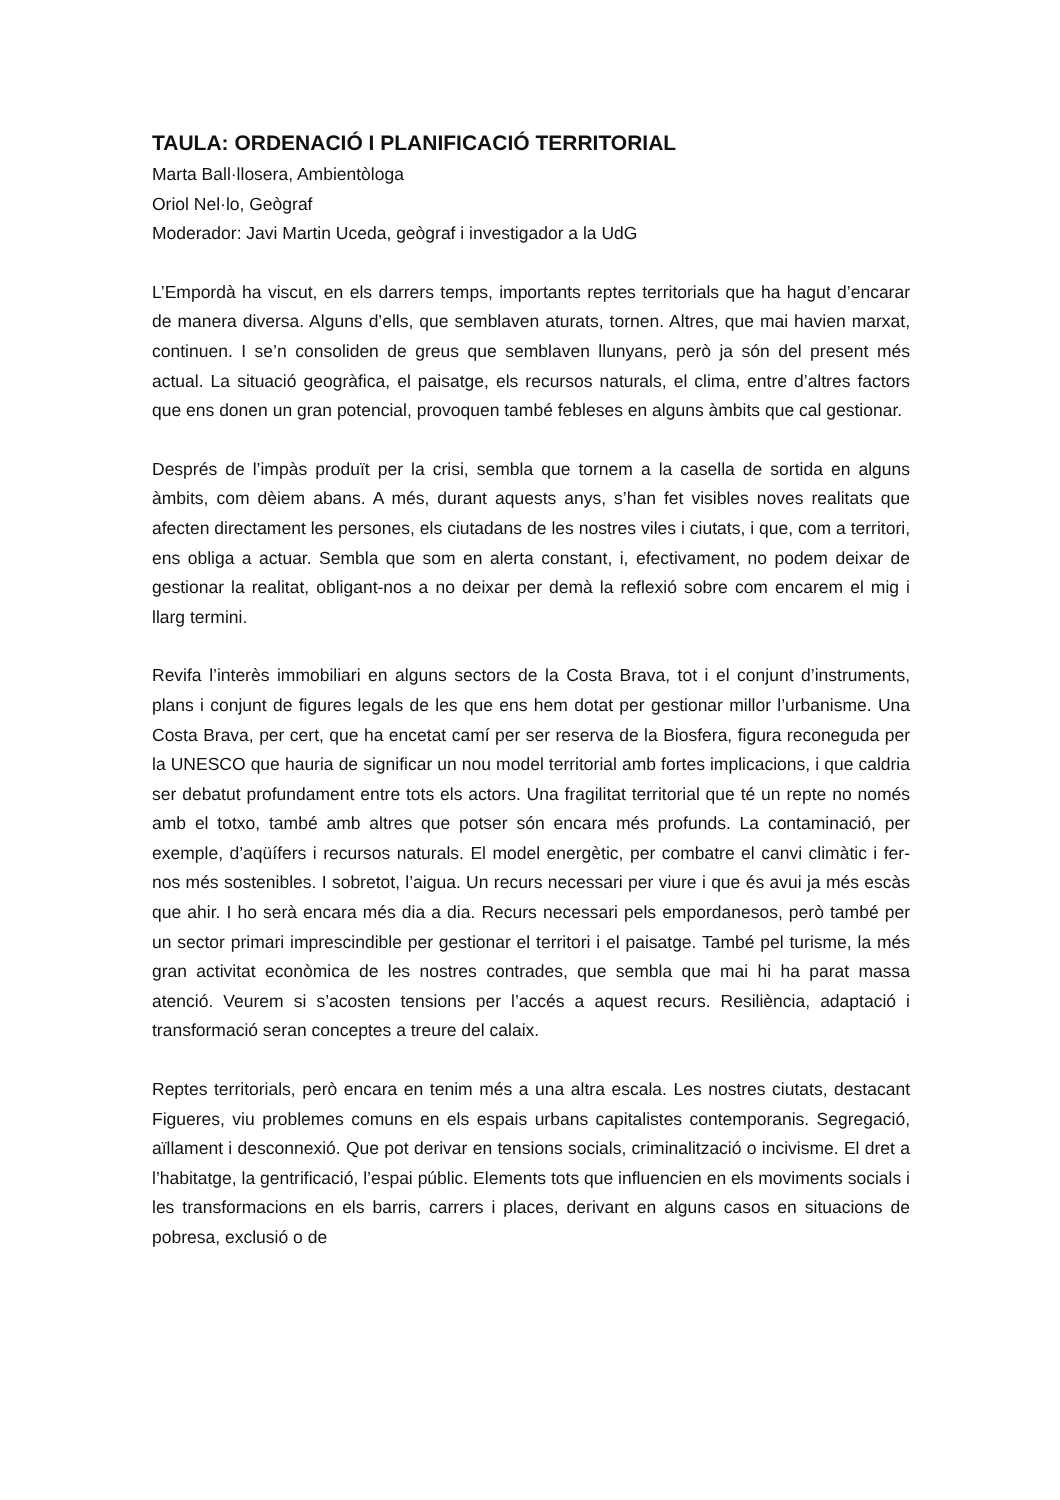TAULA: ORDENACIÓ I PLANIFICACIÓ TERRITORIAL
Marta Ball·llosera, Ambientòloga
Oriol Nel·lo, Geògraf
Moderador: Javi Martin Uceda, geògraf i investigador a la UdG
L’Empordà ha viscut, en els darrers temps, importants reptes territorials que ha hagut d’encarar de manera diversa. Alguns d’ells, que semblaven aturats, tornen. Altres, que mai havien marxat, continuen. I se’n consoliden de greus que semblaven llunyans, però ja són del present més actual. La situació geogràfica, el paisatge, els recursos naturals, el clima, entre d’altres factors que ens donen un gran potencial, provoquen també febleses en alguns àmbits que cal gestionar.
Després de l’impàs produït per la crisi, sembla que tornem a la casella de sortida en alguns àmbits, com dèiem abans. A més, durant aquests anys, s’han fet visibles noves realitats que afecten directament les persones, els ciutadans de les nostres viles i ciutats, i que, com a territori, ens obliga a actuar. Sembla que som en alerta constant, i, efectivament, no podem deixar de gestionar la realitat, obligant-nos a no deixar per demà la reflexió sobre com encarem el mig i llarg termini.
Revifa l’interès immobiliari en alguns sectors de la Costa Brava, tot i el conjunt d’instruments, plans i conjunt de figures legals de les que ens hem dotat per gestionar millor l’urbanisme. Una Costa Brava, per cert, que ha encetat camí per ser reserva de la Biosfera, figura reconeguda per la UNESCO que hauria de significar un nou model territorial amb fortes implicacions, i que caldria ser debatut profundament entre tots els actors. Una fragilitat territorial que té un repte no només amb el totxo, també amb altres que potser són encara més profunds. La contaminació, per exemple, d’aqüífers i recursos naturals. El model energètic, per combatre el canvi climàtic i fer-nos més sostenibles. I sobretot, l’aigua. Un recurs necessari per viure i que és avui ja més escàs que ahir. I ho serà encara més dia a dia. Recurs necessari pels empordanesos, però també per un sector primari imprescindible per gestionar el territori i el paisatge. També pel turisme, la més gran activitat econòmica de les nostres contrades, que sembla que mai hi ha parat massa atenció. Veurem si s’acosten tensions per l’accés a aquest recurs. Resiliència, adaptació i transformació seran conceptes a treure del calaix.
Reptes territorials, però encara en tenim més a una altra escala. Les nostres ciutats, destacant Figueres, viu problemes comuns en els espais urbans capitalistes contemporanis. Segregació, aïllament i desconnexió. Que pot derivar en tensions socials, criminalització o incivisme. El dret a l’habitatge, la gentrificació, l’espai públic. Elements tots que influencien en els moviments socials i les transformacions en els barris, carrers i places, derivant en alguns casos en situacions de pobresa, exclusió o de